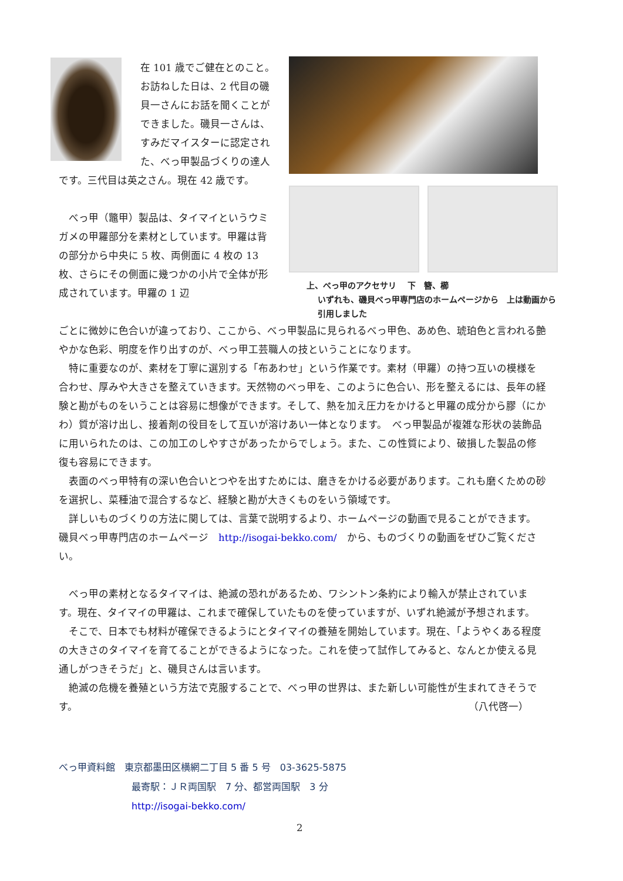在 101 歳でご健在とのこと。お訪ねした日は、2 代目の磯貝一さんにお話を聞くことができました。磯貝一さんは、すみだマイスターに認定された、べっ甲製品づくりの達人です。三代目は英之さん。現在 42 歳です。
　べっ甲（鼈甲）製品は、タイマイというウミガメの甲羅部分を素材としています。甲羅は背の部分から中央に 5 枚、両側面に 4 枚の 13 枚、さらにその側面に幾つかの小片で全体が形成されています。甲羅の 1 辺
上、べっ甲のアクセサリ　 下　簪、櫛
　 いずれも、磯貝べっ甲専門店のホームページから　上は動画から
　 引用しました
ごとに微妙に色合いが違っており、ここから、べっ甲製品に見られるべっ甲色、あめ色、琥珀色と言われる艶やかな色彩、明度を作り出すのが、べっ甲工芸職人の技ということになります。
　特に重要なのが、素材を丁寧に選別する「布あわせ」という作業です。素材（甲羅）の持つ互いの模様を合わせ、厚みや大きさを整えていきます。天然物のべっ甲を、このように色合い、形を整えるには、長年の経験と勘がものをいうことは容易に想像ができます。そして、熱を加え圧力をかけると甲羅の成分から膠（にかわ）質が溶け出し、接着剤の役目をして互いが溶けあい一体となります。　べっ甲製品が複雑な形状の装飾品に用いられたのは、この加工のしやすさがあったからでしょう。また、この性質により、破損した製品の修復も容易にできます。
　表面のべっ甲特有の深い色合いとつやを出すためには、磨きをかける必要があります。これも磨くための砂を選択し、菜種油で混合するなど、経験と勘が大きくものをいう領域です。
　詳しいものづくりの方法に関しては、言葉で説明するより、ホームページの動画で見ることができます。　磯貝べっ甲専門店のホームページ　http://isogai-bekko.com/　から、ものづくりの動画をぜひご覧ください。
　べっ甲の素材となるタイマイは、絶滅の恐れがあるため、ワシントン条約により輸入が禁止されています。現在、タイマイの甲羅は、これまで確保していたものを使っていますが、いずれ絶滅が予想されます。
　そこで、日本でも材料が確保できるようにとタイマイの養殖を開始しています。現在、「ようやくある程度の大きさのタイマイを育てることができるようになった。これを使って試作してみると、なんとか使える見通しがつきそうだ」と、磯貝さんは言います。
　絶滅の危機を養殖という方法で克服することで、べっ甲の世界は、また新しい可能性が生まれてきそうです。 （八代啓一）
べっ甲資料館　東京都墨田区横網二丁目 5 番 5 号　03-3625-5875
最寄駅：ＪＲ両国駅　7 分、都営両国駅　3 分
http://isogai-bekko.com/
2